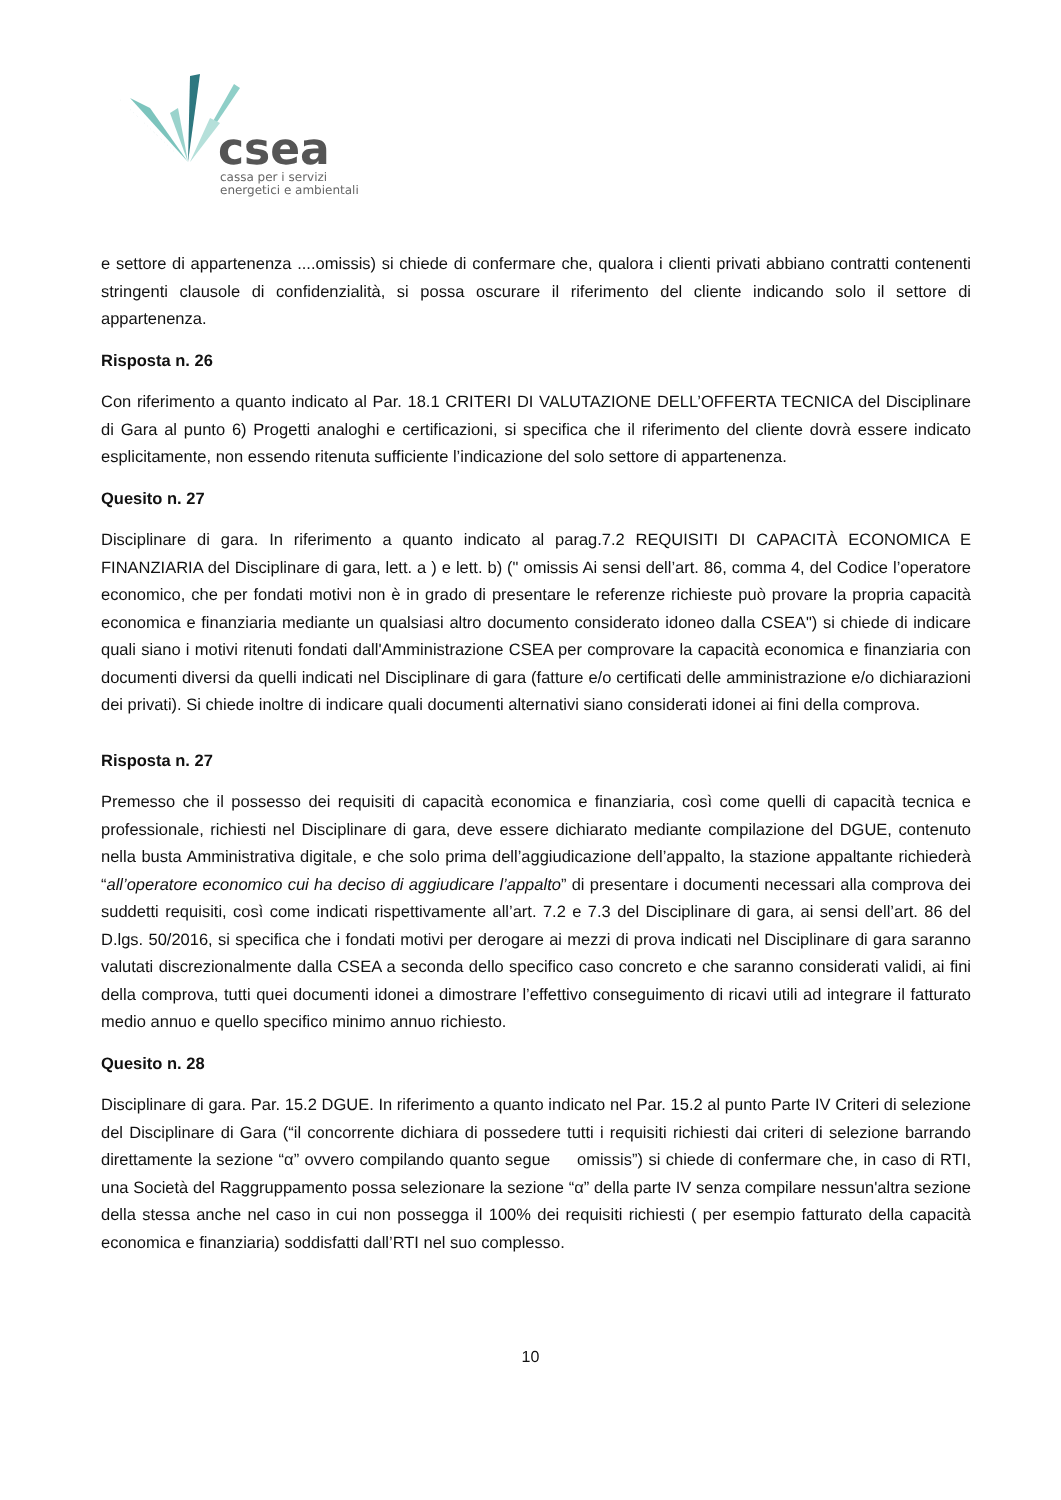csea
cassa per i servizi
energetici e ambientali
e settore di appartenenza ....omissis) si chiede di confermare che, qualora i clienti privati abbiano contratti contenenti stringenti clausole di confidenzialità, si possa oscurare il riferimento del cliente indicando solo il settore di appartenenza.
Risposta n. 26
Con riferimento a quanto indicato al Par. 18.1 CRITERI DI VALUTAZIONE DELL’OFFERTA TECNICA del Disciplinare di Gara al punto 6) Progetti analoghi e certificazioni, si specifica che il riferimento del cliente dovrà essere indicato esplicitamente, non essendo ritenuta sufficiente l’indicazione del solo settore di appartenenza.
Quesito n. 27
Disciplinare di gara. In riferimento a quanto indicato al parag.7.2 REQUISITI DI CAPACITÀ ECONOMICA E FINANZIARIA del Disciplinare di gara, lett. a ) e lett. b) (" omissis Ai sensi dell’art. 86, comma 4, del Codice l’operatore economico, che per fondati motivi non è in grado di presentare le referenze richieste può provare la propria capacità economica e finanziaria mediante un qualsiasi altro documento considerato idoneo dalla CSEA") si chiede di indicare quali siano i motivi ritenuti fondati dall'Amministrazione CSEA per comprovare la capacità economica e finanziaria con documenti diversi da quelli indicati nel Disciplinare di gara (fatture e/o certificati delle amministrazione e/o dichiarazioni dei privati). Si chiede inoltre di indicare quali documenti alternativi siano considerati idonei ai fini della comprova.
Risposta n. 27
Premesso che il possesso dei requisiti di capacità economica e finanziaria, così come quelli di capacità tecnica e professionale, richiesti nel Disciplinare di gara, deve essere dichiarato mediante compilazione del DGUE, contenuto nella busta Amministrativa digitale, e che solo prima dell’aggiudicazione dell’appalto, la stazione appaltante richiederà “all’operatore economico cui ha deciso di aggiudicare l’appalto” di presentare i documenti necessari alla comprova dei suddetti requisiti, così come indicati rispettivamente all’art. 7.2 e 7.3 del Disciplinare di gara, ai sensi dell’art. 86 del D.lgs. 50/2016, si specifica che i fondati motivi per derogare ai mezzi di prova indicati nel Disciplinare di gara saranno valutati discrezionalmente dalla CSEA a seconda dello specifico caso concreto e che saranno considerati validi, ai fini della comprova, tutti quei documenti idonei a dimostrare l’effettivo conseguimento di ricavi utili ad integrare il fatturato medio annuo e quello specifico minimo annuo richiesto.
Quesito n. 28
Disciplinare di gara. Par. 15.2 DGUE. In riferimento a quanto indicato nel Par. 15.2 al punto Parte IV Criteri di selezione del Disciplinare di Gara (“il concorrente dichiara di possedere tutti i requisiti richiesti dai criteri di selezione barrando direttamente la sezione “α” ovvero compilando quanto segue omissis”) si chiede di confermare che, in caso di RTI, una Società del Raggruppamento possa selezionare la sezione “α” della parte IV senza compilare nessun'altra sezione della stessa anche nel caso in cui non possegga il 100% dei requisiti richiesti ( per esempio fatturato della capacità economica e finanziaria) soddisfatti dall’RTI nel suo complesso.
10